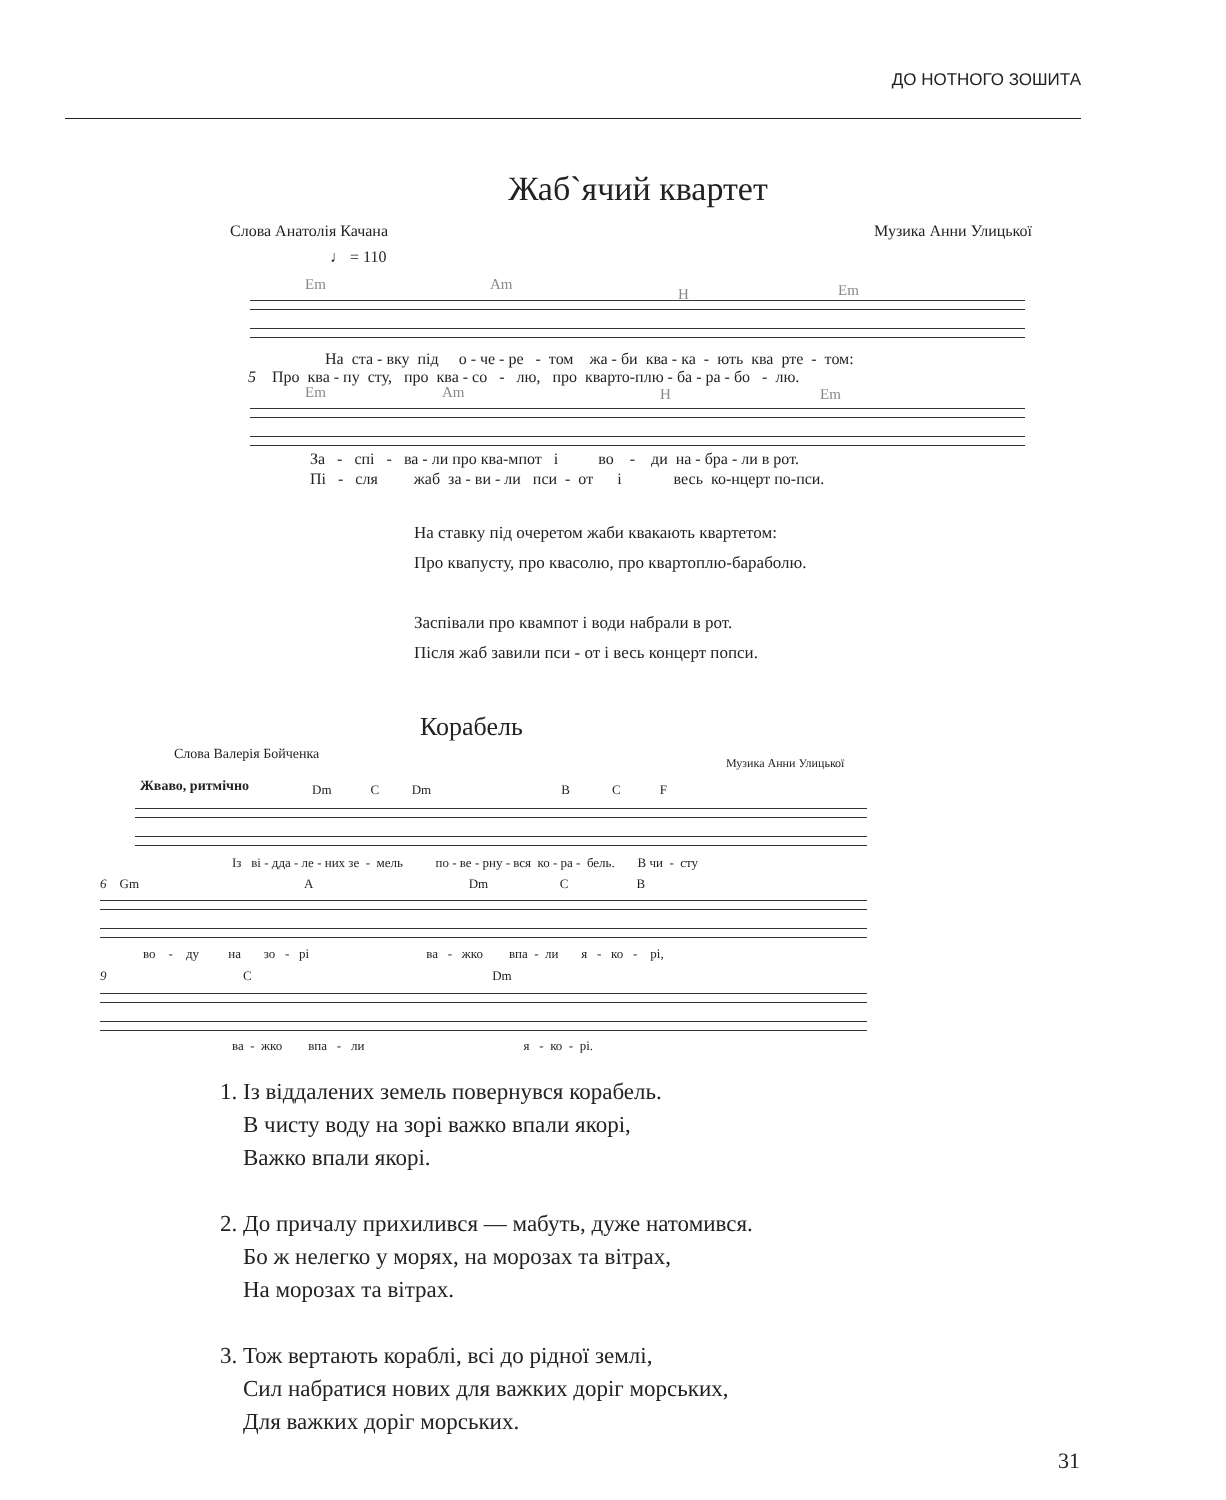ДО НОТНОГО ЗОШИТА
Жаб`ячий квартет
Слова Анатолія Качана Музика Анни Улицької
♩ = 110
Em Am
H Em
На ста - вку під о - че - ре - том жа - би ква - ка - ють ква рте - том:
5 Про ква - пу сту, про ква - со - лю, про кварто-плю - ба - ра - бо - лю.
Em Am H Em
За - спі - ва - ли про ква-мпот і во - ди на - бра - ли в рот.
Пі - сля жаб за - ви - ли пси - от і весь ко-нцерт по-пси.
На ставку під очеретом жаби квакають квартетом:
Про квапусту, про квасолю, про квартоплю-бараболю.
Заспівали про квампот і води набрали в рот.
Після жаб завили пси - от і весь концерт попси.
Корабель
Слова Валерія Бойченка
Музика Анни Улицької
Жваво, ритмічно
Dm C Dm B C F
Із ві - дда - ле - них зе - мель по - ве - рну - вся ко - ра - бель. В чи - сту
6 Gm A Dm C B
во - ду на зо - рі ва - жко впа - ли я - ко - рі,
9 C Dm
ва - жко впа - ли я - ко - рі.
1. Із віддалених земель повернувся корабель.
В чисту воду на зорі важко впали якорі,
Важко впали якорі.
2. До причалу прихилився — мабуть, дуже натомився.
Бо ж нелегко у морях, на морозах та вітрах,
На морозах та вітрах.
3. Тож вертають кораблі, всі до рідної землі,
Сил набратися нових для важких доріг морських,
Для важких доріг морських.
31